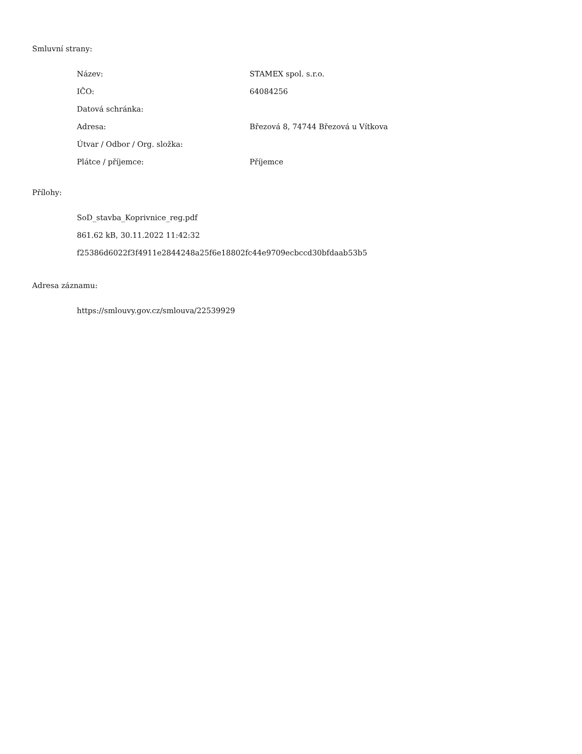Smluvní strany:
| Název: | STAMEX spol. s.r.o. |
| IČO: | 64084256 |
| Datová schránka: | |
| Adresa: | Březová 8, 74744 Březová u Vítkova |
| Útvar / Odbor / Org. složka: | |
| Plátce / příjemce: | Příjemce |
Přílohy:
SoD_stavba_Koprivnice_reg.pdf
861.62 kB, 30.11.2022 11:42:32
f25386d6022f3f4911e2844248a25f6e18802fc44e9709ecbccd30bfdaab53b5
Adresa záznamu:
https://smlouvy.gov.cz/smlouva/22539929